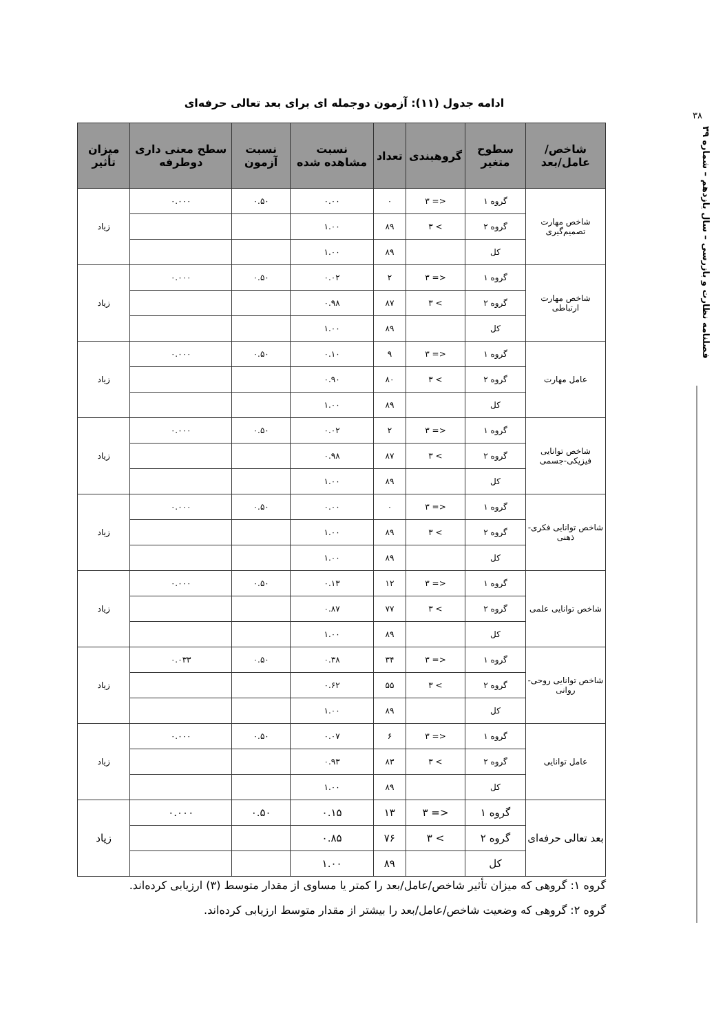۳۸
فصلنامه نظارت و بازرسی – سال یازدهم – شماره ۳۹
ادامه جدول (۱۱): آزمون دوجمله ای برای بعد تعالی حرفه‌ای
| شاخص/عامل/بعد | سطوح متغیر | گروهبندی | تعداد | نسبت مشاهده شده | نسبت آزمون | سطح معنی داری دوطرفه | میزان تأثیر |
| --- | --- | --- | --- | --- | --- | --- | --- |
| شاخص مهارت تصمیم‌گیری | گروه ۱ | <= ۳ | ۰ | ۰.۰۰ | ۰.۵۰ | ۰.۰۰۰ | زیاد |
| | گروه ۲ | > ۳ | ۸۹ | ۱.۰۰ | | | |
| | کل | | ۸۹ | ۱.۰۰ | | | |
| شاخص مهارت ارتباطی | گروه ۱ | <= ۳ | ۲ | ۰.۰۲ | ۰.۵۰ | ۰.۰۰۰ | زیاد |
| | گروه ۲ | > ۳ | ۸۷ | ۰.۹۸ | | | |
| | کل | | ۸۹ | ۱.۰۰ | | | |
| عامل مهارت | گروه ۱ | <= ۳ | ۹ | ۰.۱۰ | ۰.۵۰ | ۰.۰۰۰ | زیاد |
| | گروه ۲ | > ۳ | ۸۰ | ۰.۹۰ | | | |
| | کل | | ۸۹ | ۱.۰۰ | | | |
| شاخص توانایی فیزیکی-جسمی | گروه ۱ | <= ۳ | ۲ | ۰.۰۲ | ۰.۵۰ | ۰.۰۰۰ | زیاد |
| | گروه ۲ | > ۳ | ۸۷ | ۰.۹۸ | | | |
| | کل | | ۸۹ | ۱.۰۰ | | | |
| شاخص توانایی فکری-ذهنی | گروه ۱ | <= ۳ | ۰ | ۰.۰۰ | ۰.۵۰ | ۰.۰۰۰ | زیاد |
| | گروه ۲ | > ۳ | ۸۹ | ۱.۰۰ | | | |
| | کل | | ۸۹ | ۱.۰۰ | | | |
| شاخص توانایی علمی | گروه ۱ | <= ۳ | ۱۲ | ۰.۱۳ | ۰.۵۰ | ۰.۰۰۰ | زیاد |
| | گروه ۲ | > ۳ | ۷۷ | ۰.۸۷ | | | |
| | کل | | ۸۹ | ۱.۰۰ | | | |
| شاخص توانایی روحی-روانی | گروه ۱ | <= ۳ | ۳۴ | ۰.۳۸ | ۰.۵۰ | ۰.۰۳۳ | زیاد |
| | گروه ۲ | > ۳ | ۵۵ | ۰.۶۲ | | | |
| | کل | | ۸۹ | ۱.۰۰ | | | |
| عامل توانایی | گروه ۱ | <= ۳ | ۶ | ۰.۰۷ | ۰.۵۰ | ۰.۰۰۰ | زیاد |
| | گروه ۲ | > ۳ | ۸۳ | ۰.۹۳ | | | |
| | کل | | ۸۹ | ۱.۰۰ | | | |
| بعد تعالی حرفه‌ای | گروه ۱ | <= ۳ | ۱۳ | ۰.۱۵ | ۰.۵۰ | ۰.۰۰۰ | زیاد |
| | گروه ۲ | > ۳ | ۷۶ | ۰.۸۵ | | | |
| | کل | | ۸۹ | ۱.۰۰ | | | |
گروه ۱: گروهی که میزان تأثیر شاخص/عامل/بعد را کمتر یا مساوی از مقدار متوسط (۳) ارزیابی کرده‌اند.
گروه ۲: گروهی که وضعیت شاخص/عامل/بعد را بیشتر از مقدار متوسط ارزیابی کرده‌اند.